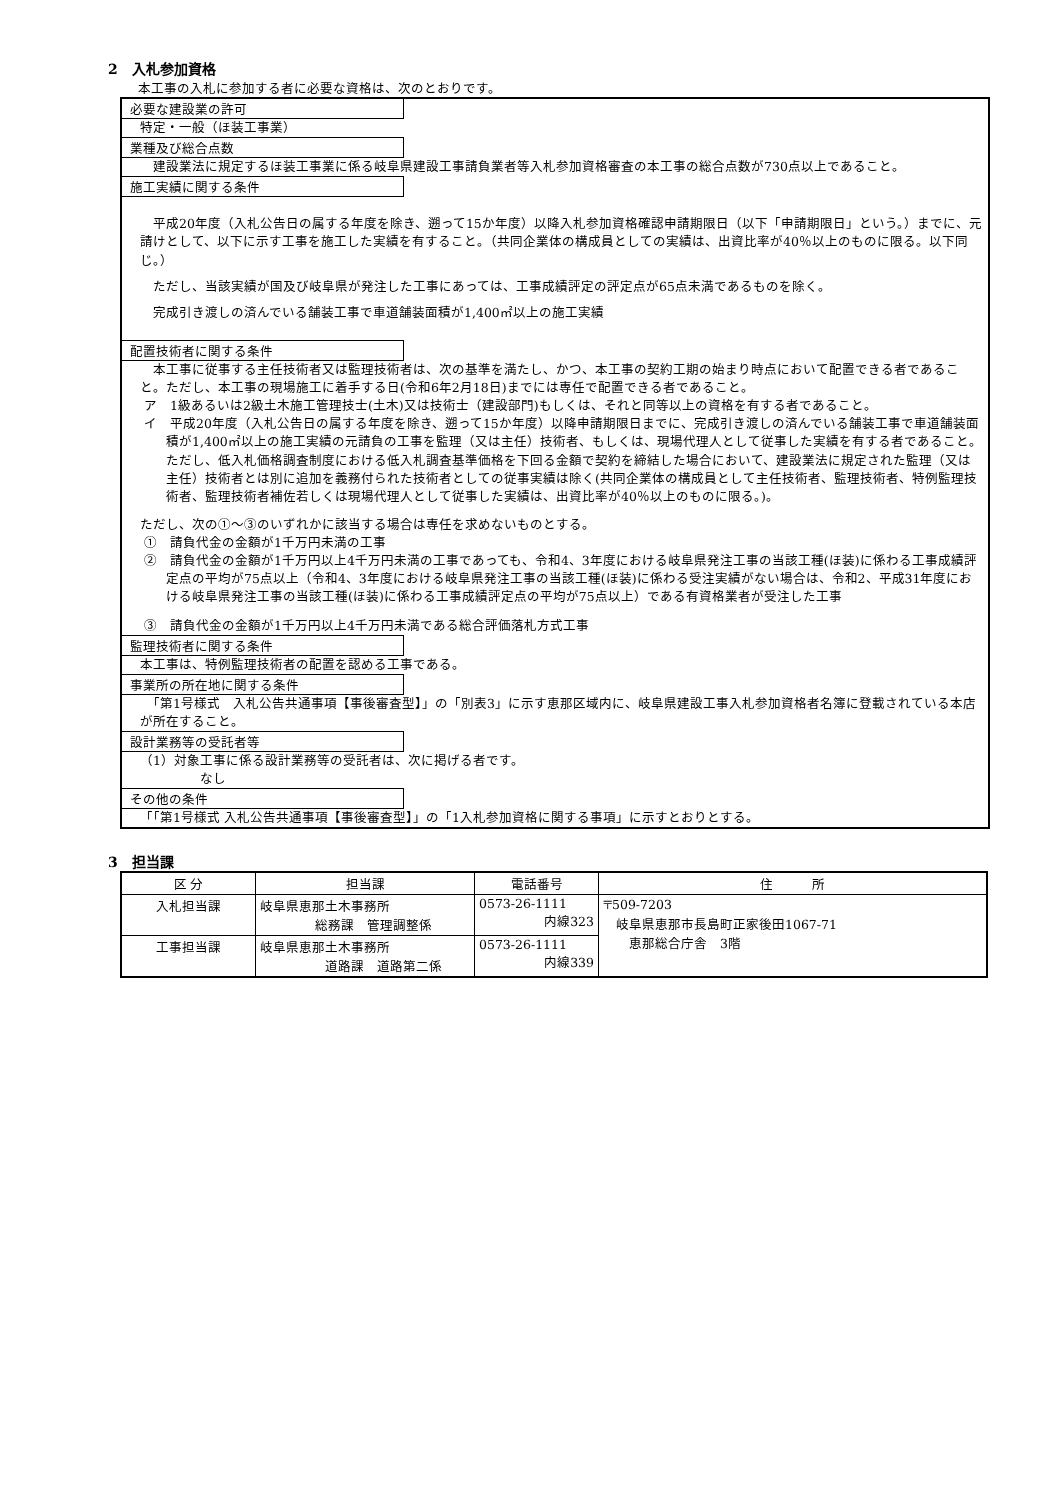2　入札参加資格
本工事の入札に参加する者に必要な資格は、次のとおりです。
必要な建設業の許可
特定・一般（ほ装工事業）
業種及び総合点数
　建設業法に規定するほ装工事業に係る岐阜県建設工事請負業者等入札参加資格審査の本工事の総合点数が730点以上であること。
施工実績に関する条件
　平成20年度（入札公告日の属する年度を除き、遡って15か年度）以降入札参加資格確認申請期限日（以下「申請期限日」という。）までに、元請けとして、以下に示す工事を施工した実績を有すること。（共同企業体の構成員としての実績は、出資比率が40％以上のものに限る。以下同じ。）
　ただし、当該実績が国及び岐阜県が発注した工事にあっては、工事成績評定の評定点が65点未満であるものを除く。
　完成引き渡しの済んでいる舗装工事で車道舗装面積が1,400㎡以上の施工実績
配置技術者に関する条件
　本工事に従事する主任技術者又は監理技術者は、次の基準を満たし、かつ、本工事の契約工期の始まり時点において配置できる者であること。ただし、本工事の現場施工に着手する日(令和6年2月18日)までには専任で配置できる者であること。
ア　1級あるいは2級土木施工管理技士(土木)又は技術士（建設部門)もしくは、それと同等以上の資格を有する者であること。
イ　平成20年度（入札公告日の属する年度を除き、遡って15か年度）以降申請期限日までに、完成引き渡しの済んでいる舗装工事で車道舗装面積が1,400㎡以上の施工実績の元請負の工事を監理（又は主任）技術者、もしくは、現場代理人として従事した実績を有する者であること。ただし、低入札価格調査制度における低入札調査基準価格を下回る金額で契約を締結した場合において、建設業法に規定された監理（又は主任）技術者とは別に追加を義務付られた技術者としての従事実績は除く(共同企業体の構成員として主任技術者、監理技術者、特例監理技術者、監理技術者補佐若しくは現場代理人として従事した実績は、出資比率が40％以上のものに限る。)。
ただし、次の①～③のいずれかに該当する場合は専任を求めないものとする。
①　請負代金の金額が1千万円未満の工事
②　請負代金の金額が1千万円以上4千万円未満の工事であっても、令和4、3年度における岐阜県発注工事の当該工種(ほ装)に係わる工事成績評定点の平均が75点以上（令和4、3年度における岐阜県発注工事の当該工種(ほ装)に係わる受注実績がない場合は、令和2、平成31年度における岐阜県発注工事の当該工種(ほ装)に係わる工事成績評定点の平均が75点以上）である有資格業者が受注した工事
③　請負代金の金額が1千万円以上4千万円未満である総合評価落札方式工事
監理技術者に関する条件
本工事は、特例監理技術者の配置を認める工事である。
事業所の所在地に関する条件
　「第1号様式　入札公告共通事項【事後審査型】」の「別表3」に示す恵那区域内に、岐阜県建設工事入札参加資格者名簿に登載されている本店が所在すること。
設計業務等の受託者等
（1）対象工事に係る設計業務等の受託者は、次に掲げる者です。
なし
その他の条件
「「第1号様式 入札公告共通事項【事後審査型】」の「1入札参加資格に関する事項」に示すとおりとする。
3　担当課
| 区 分 | 担当課 | 電話番号 | 住 所 |
| --- | --- | --- | --- |
| 入札担当課 | 岐阜県恵那土木事務所 総務課 管理調整係 | 0573-26-1111 内線323 | 〒509-7203 岐阜県恵那市長島町正家後田1067-71 恵那総合庁舎 3階 |
| 工事担当課 | 岐阜県恵那土木事務所 道路課 道路第二係 | 0573-26-1111 内線339 | |